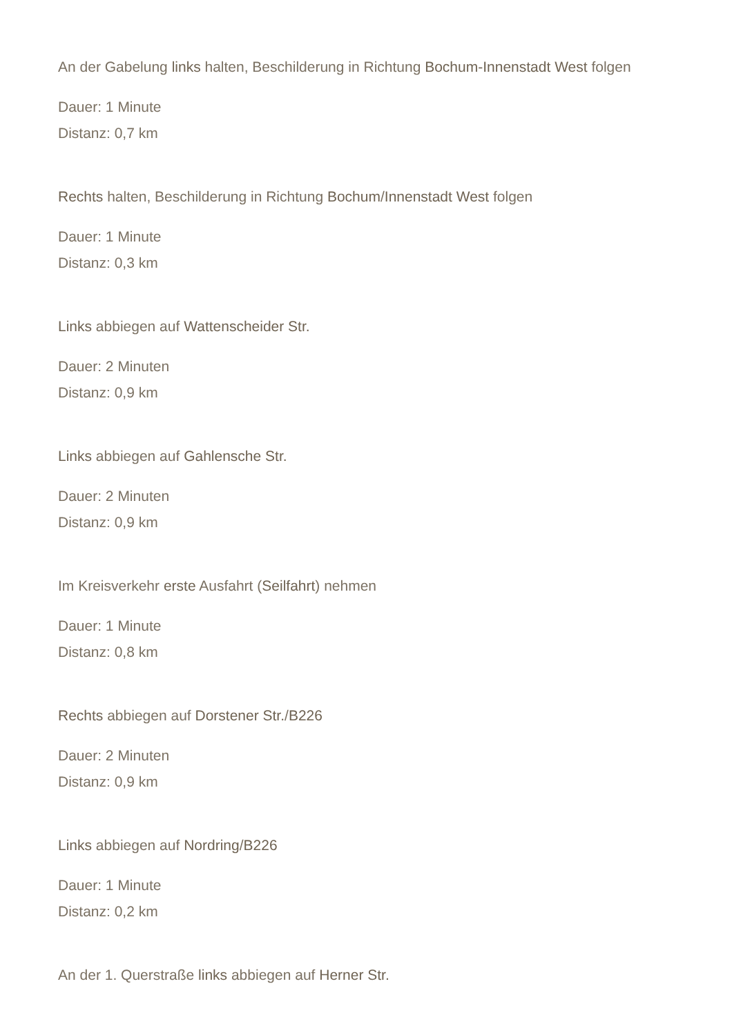An der Gabelung links halten, Beschilderung in Richtung Bochum-Innenstadt West folgen
Dauer: 1 Minute
Distanz: 0,7 km
Rechts halten, Beschilderung in Richtung Bochum/Innenstadt West folgen
Dauer: 1 Minute
Distanz: 0,3 km
Links abbiegen auf Wattenscheider Str.
Dauer: 2 Minuten
Distanz: 0,9 km
Links abbiegen auf Gahlensche Str.
Dauer: 2 Minuten
Distanz: 0,9 km
Im Kreisverkehr erste Ausfahrt (Seilfahrt) nehmen
Dauer: 1 Minute
Distanz: 0,8 km
Rechts abbiegen auf Dorstener Str./B226
Dauer: 2 Minuten
Distanz: 0,9 km
Links abbiegen auf Nordring/B226
Dauer: 1 Minute
Distanz: 0,2 km
An der 1. Querstraße links abbiegen auf Herner Str.